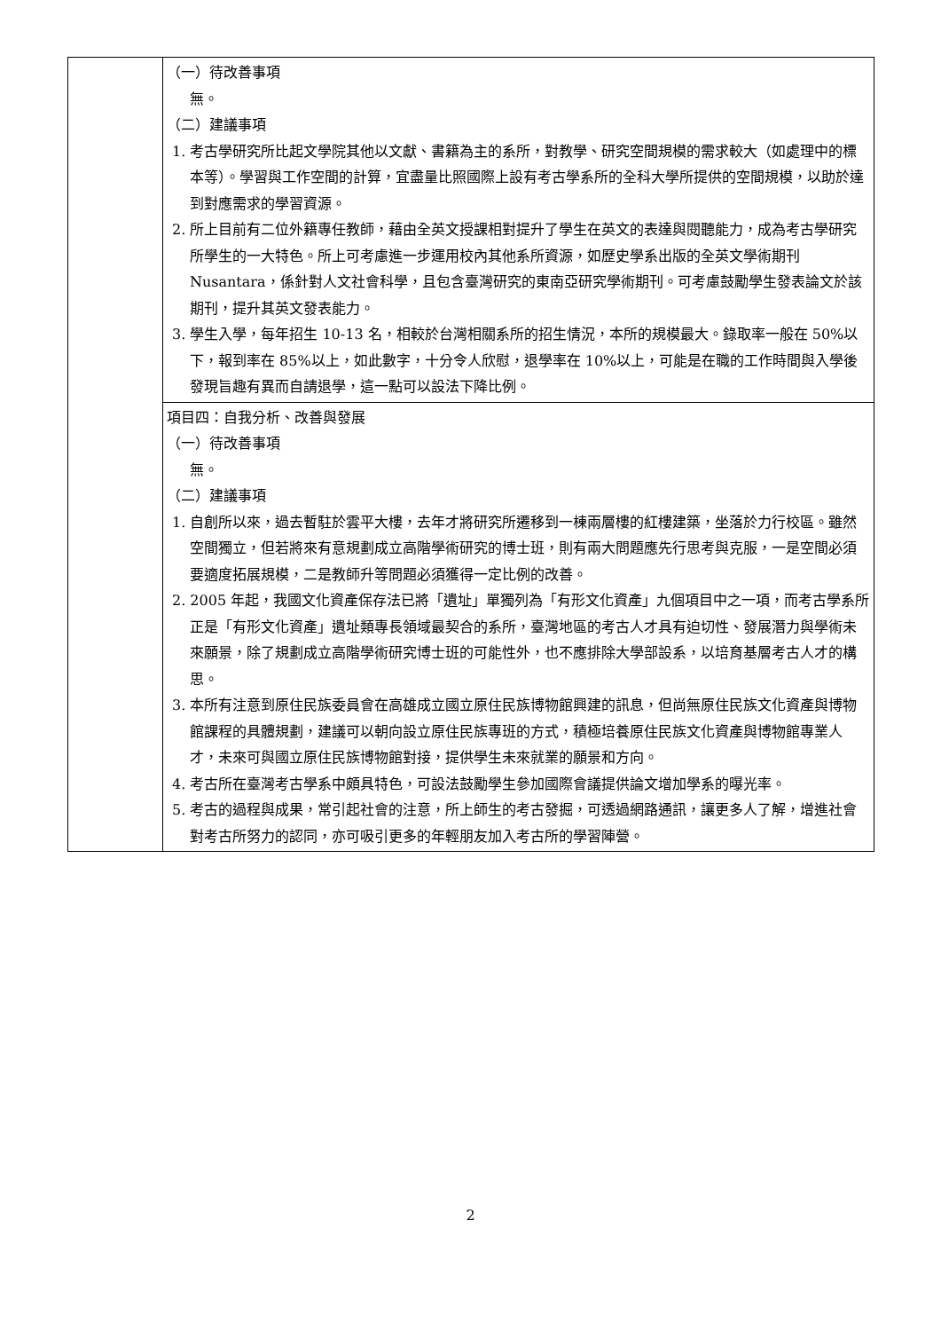| | （一）待改善事項 無。 （二）建議事項 1. 考古學研究所比起文學院其他以文獻、書籍為主的系所，對教學、研究空間規模的需求較大（如處理中的標本等）。學習與工作空間的計算，宜盡量比照國際上設有考古學系所的全科大學所提供的空間規模，以助於達到對應需求的學習資源。 2. 所上目前有二位外籍專任教師，藉由全英文授課相對提升了學生在英文的表達與閱聽能力，成為考古學研究所學生的一大特色。所上可考慮進一步運用校內其他系所資源，如歷史學系出版的全英文學術期刊 Nusantara，係針對人文社會科學，且包含臺灣研究的東南亞研究學術期刊。可考慮鼓勵學生發表論文於該期刊，提升其英文發表能力。 3. 學生入學，每年招生 10-13 名，相較於台灣相關系所的招生情況，本所的規模最大。錄取率一般在 50%以下，報到率在 85%以上，如此數字，十分令人欣慰，退學率在 10%以上，可能是在職的工作時間與入學後發現旨趣有異而自請退學，這一點可以設法下降比例。 |
| | 項目四：自我分析、改善與發展 （一）待改善事項 無。 （二）建議事項 1. 自創所以來，過去暫駐於雲平大樓，去年才將研究所遷移到一棟兩層樓的紅樓建築，坐落於力行校區。雖然空間獨立，但若將來有意規劃成立高階學術研究的博士班，則有兩大問題應先行思考與克服，一是空間必須要適度拓展規模，二是教師升等問題必須獲得一定比例的改善。 2. 2005 年起，我國文化資產保存法已將「遺址」單獨列為「有形文化資產」九個項目中之一項，而考古學系所正是「有形文化資產」遺址類專長領域最契合的系所，臺灣地區的考古人才具有迫切性、發展潛力與學術未來願景，除了規劃成立高階學術研究博士班的可能性外，也不應排除大學部設系，以培育基層考古人才的構思。 3. 本所有注意到原住民族委員會在高雄成立國立原住民族博物館興建的訊息，但尚無原住民族文化資產與博物館課程的具體規劃，建議可以朝向設立原住民族專班的方式，積極培養原住民族文化資產與博物館專業人才，未來可與國立原住民族博物館對接，提供學生未來就業的願景和方向。 4. 考古所在臺灣考古學系中頗具特色，可設法鼓勵學生參加國際會議提供論文增加學系的曝光率。 5. 考古的過程與成果，常引起社會的注意，所上師生的考古發掘，可透過網路通訊，讓更多人了解，增進社會對考古所努力的認同，亦可吸引更多的年輕朋友加入考古所的學習陣營。 |
2